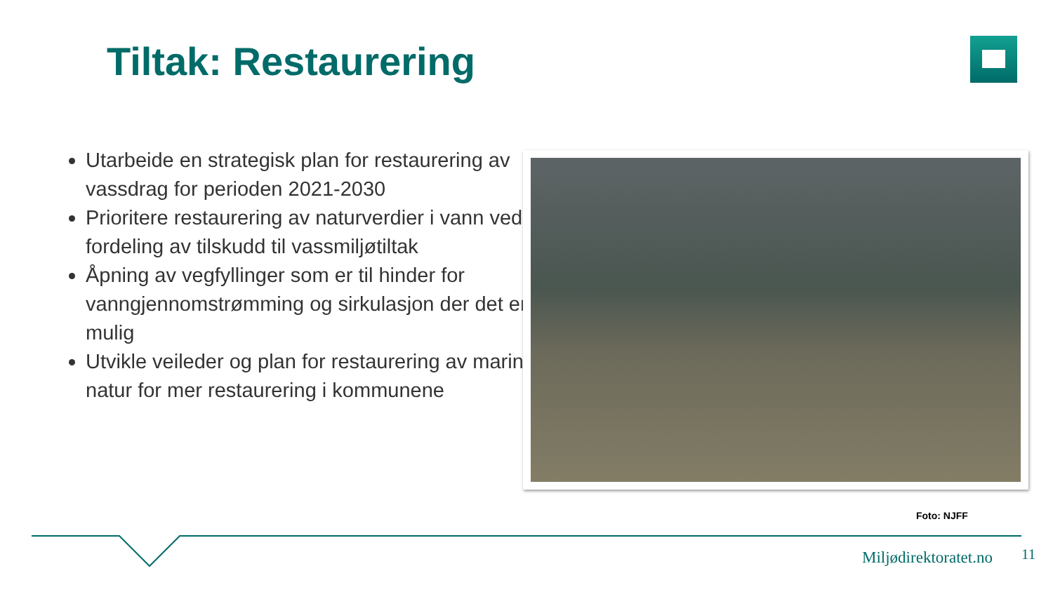Tiltak: Restaurering
Utarbeide en strategisk plan for restaurering av vassdrag for perioden 2021-2030
Prioritere restaurering av naturverdier i vann ved fordeling av tilskudd til vassmiljøtiltak
Åpning av vegfyllinger som er til hinder for vanngjennomstrømming og sirkulasjon der det er mulig
Utvikle veileder og plan for restaurering av marin natur for mer restaurering i kommunene
Foto: NJFF
Miljødirektoratet.no 11